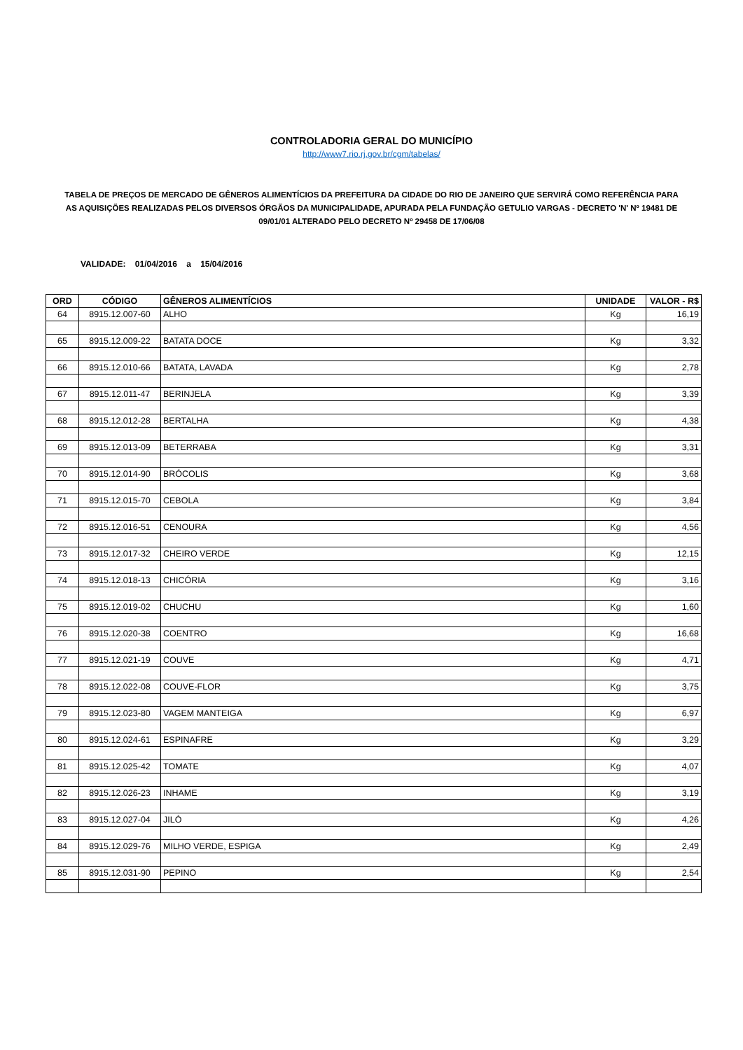CONTROLADORIA GERAL DO MUNICÍPIO
http://www7.rio.rj.gov.br/cgm/tabelas/
TABELA DE PREÇOS DE MERCADO DE GÊNEROS ALIMENTÍCIOS DA PREFEITURA DA CIDADE DO RIO DE JANEIRO QUE SERVIRÁ COMO REFERÊNCIA PARA AS AQUISIÇÕES REALIZADAS PELOS DIVERSOS ÓRGÃOS DA MUNICIPALIDADE, APURADA PELA FUNDAÇÃO GETULIO VARGAS - DECRETO 'N' Nº 19481 DE 09/01/01 ALTERADO PELO DECRETO Nº 29458 DE 17/06/08
VALIDADE: 01/04/2016 a 15/04/2016
| ORD | CÓDIGO | GÊNEROS ALIMENTÍCIOS | UNIDADE | VALOR - R$ |
| --- | --- | --- | --- | --- |
| 64 | 8915.12.007-60 | ALHO | Kg | 16,19 |
| 65 | 8915.12.009-22 | BATATA DOCE | Kg | 3,32 |
| 66 | 8915.12.010-66 | BATATA, LAVADA | Kg | 2,78 |
| 67 | 8915.12.011-47 | BERINJELA | Kg | 3,39 |
| 68 | 8915.12.012-28 | BERTALHA | Kg | 4,38 |
| 69 | 8915.12.013-09 | BETERRABA | Kg | 3,31 |
| 70 | 8915.12.014-90 | BRÓCOLIS | Kg | 3,68 |
| 71 | 8915.12.015-70 | CEBOLA | Kg | 3,84 |
| 72 | 8915.12.016-51 | CENOURA | Kg | 4,56 |
| 73 | 8915.12.017-32 | CHEIRO VERDE | Kg | 12,15 |
| 74 | 8915.12.018-13 | CHICÓRIA | Kg | 3,16 |
| 75 | 8915.12.019-02 | CHUCHU | Kg | 1,60 |
| 76 | 8915.12.020-38 | COENTRO | Kg | 16,68 |
| 77 | 8915.12.021-19 | COUVE | Kg | 4,71 |
| 78 | 8915.12.022-08 | COUVE-FLOR | Kg | 3,75 |
| 79 | 8915.12.023-80 | VAGEM MANTEIGA | Kg | 6,97 |
| 80 | 8915.12.024-61 | ESPINAFRE | Kg | 3,29 |
| 81 | 8915.12.025-42 | TOMATE | Kg | 4,07 |
| 82 | 8915.12.026-23 | INHAME | Kg | 3,19 |
| 83 | 8915.12.027-04 | JILÓ | Kg | 4,26 |
| 84 | 8915.12.029-76 | MILHO VERDE, ESPIGA | Kg | 2,49 |
| 85 | 8915.12.031-90 | PEPINO | Kg | 2,54 |